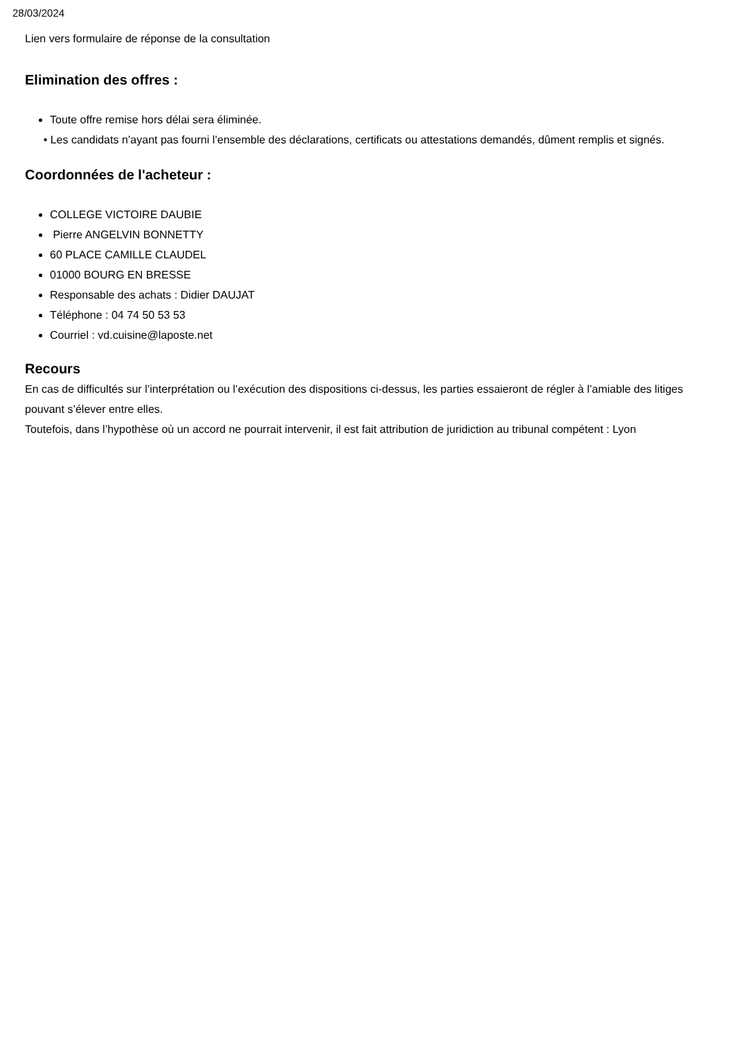28/03/2024
Lien vers formulaire de réponse de la consultation
Elimination des offres :
Toute offre remise hors délai sera éliminée.
• Les candidats n’ayant pas fourni l’ensemble des déclarations, certificats ou attestations demandés, dûment remplis et signés.
Coordonnées de l'acheteur :
COLLEGE VICTOIRE DAUBIE
Pierre ANGELVIN BONNETTY
60 PLACE CAMILLE CLAUDEL
01000 BOURG EN BRESSE
Responsable des achats : Didier DAUJAT
Téléphone : 04 74 50 53 53
Courriel : vd.cuisine@laposte.net
Recours
En cas de difficultés sur l’interprétation ou l’exécution des dispositions ci-dessus, les parties essaieront de régler à l’amiable des litiges pouvant s’élever entre elles.
Toutefois, dans l’hypothèse où un accord ne pourrait intervenir, il est fait attribution de juridiction au tribunal compétent : Lyon